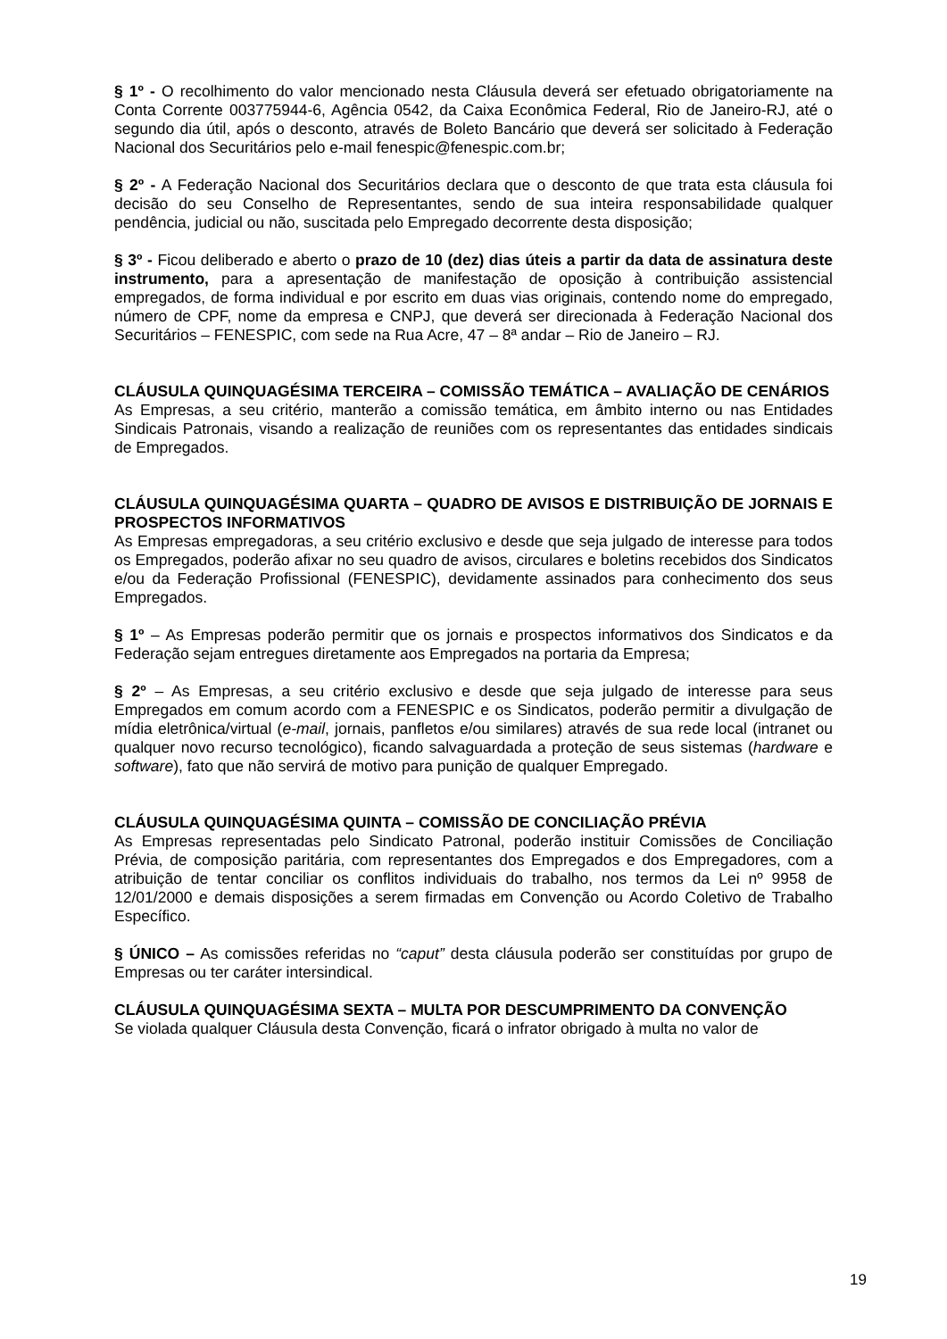§ 1º - O recolhimento do valor mencionado nesta Cláusula deverá ser efetuado obrigatoriamente na Conta Corrente 003775944-6, Agência 0542, da Caixa Econômica Federal, Rio de Janeiro-RJ, até o segundo dia útil, após o desconto, através de Boleto Bancário que deverá ser solicitado à Federação Nacional dos Securitários pelo e-mail fenespic@fenespic.com.br;
§ 2º - A Federação Nacional dos Securitários declara que o desconto de que trata esta cláusula foi decisão do seu Conselho de Representantes, sendo de sua inteira responsabilidade qualquer pendência, judicial ou não, suscitada pelo Empregado decorrente desta disposição;
§ 3º - Ficou deliberado e aberto o prazo de 10 (dez) dias úteis a partir da data de assinatura deste instrumento, para a apresentação de manifestação de oposição à contribuição assistencial empregados, de forma individual e por escrito em duas vias originais, contendo nome do empregado, número de CPF, nome da empresa e CNPJ, que deverá ser direcionada à Federação Nacional dos Securitários – FENESPIC, com sede na Rua Acre, 47 – 8ª andar – Rio de Janeiro – RJ.
CLÁUSULA QUINQUAGÉSIMA TERCEIRA – COMISSÃO TEMÁTICA – AVALIAÇÃO DE CENÁRIOS
As Empresas, a seu critério, manterão a comissão temática, em âmbito interno ou nas Entidades Sindicais Patronais, visando a realização de reuniões com os representantes das entidades sindicais de Empregados.
CLÁUSULA QUINQUAGÉSIMA QUARTA – QUADRO DE AVISOS E DISTRIBUIÇÃO DE JORNAIS E PROSPECTOS INFORMATIVOS
As Empresas empregadoras, a seu critério exclusivo e desde que seja julgado de interesse para todos os Empregados, poderão afixar no seu quadro de avisos, circulares e boletins recebidos dos Sindicatos e/ou da Federação Profissional (FENESPIC), devidamente assinados para conhecimento dos seus Empregados.
§ 1º – As Empresas poderão permitir que os jornais e prospectos informativos dos Sindicatos e da Federação sejam entregues diretamente aos Empregados na portaria da Empresa;
§ 2º – As Empresas, a seu critério exclusivo e desde que seja julgado de interesse para seus Empregados em comum acordo com a FENESPIC e os Sindicatos, poderão permitir a divulgação de mídia eletrônica/virtual (e-mail, jornais, panfletos e/ou similares) através de sua rede local (intranet ou qualquer novo recurso tecnológico), ficando salvaguardada a proteção de seus sistemas (hardware e software), fato que não servirá de motivo para punição de qualquer Empregado.
CLÁUSULA QUINQUAGÉSIMA QUINTA – COMISSÃO DE CONCILIAÇÃO PRÉVIA
As Empresas representadas pelo Sindicato Patronal, poderão instituir Comissões de Conciliação Prévia, de composição paritária, com representantes dos Empregados e dos Empregadores, com a atribuição de tentar conciliar os conflitos individuais do trabalho, nos termos da Lei nº 9958 de 12/01/2000 e demais disposições a serem firmadas em Convenção ou Acordo Coletivo de Trabalho Específico.
§ ÚNICO – As comissões referidas no “caput” desta cláusula poderão ser constituídas por grupo de Empresas ou ter caráter intersindical.
CLÁUSULA QUINQUAGÉSIMA SEXTA – MULTA POR DESCUMPRIMENTO DA CONVENÇÃO
Se violada qualquer Cláusula desta Convenção, ficará o infrator obrigado à multa no valor de
19